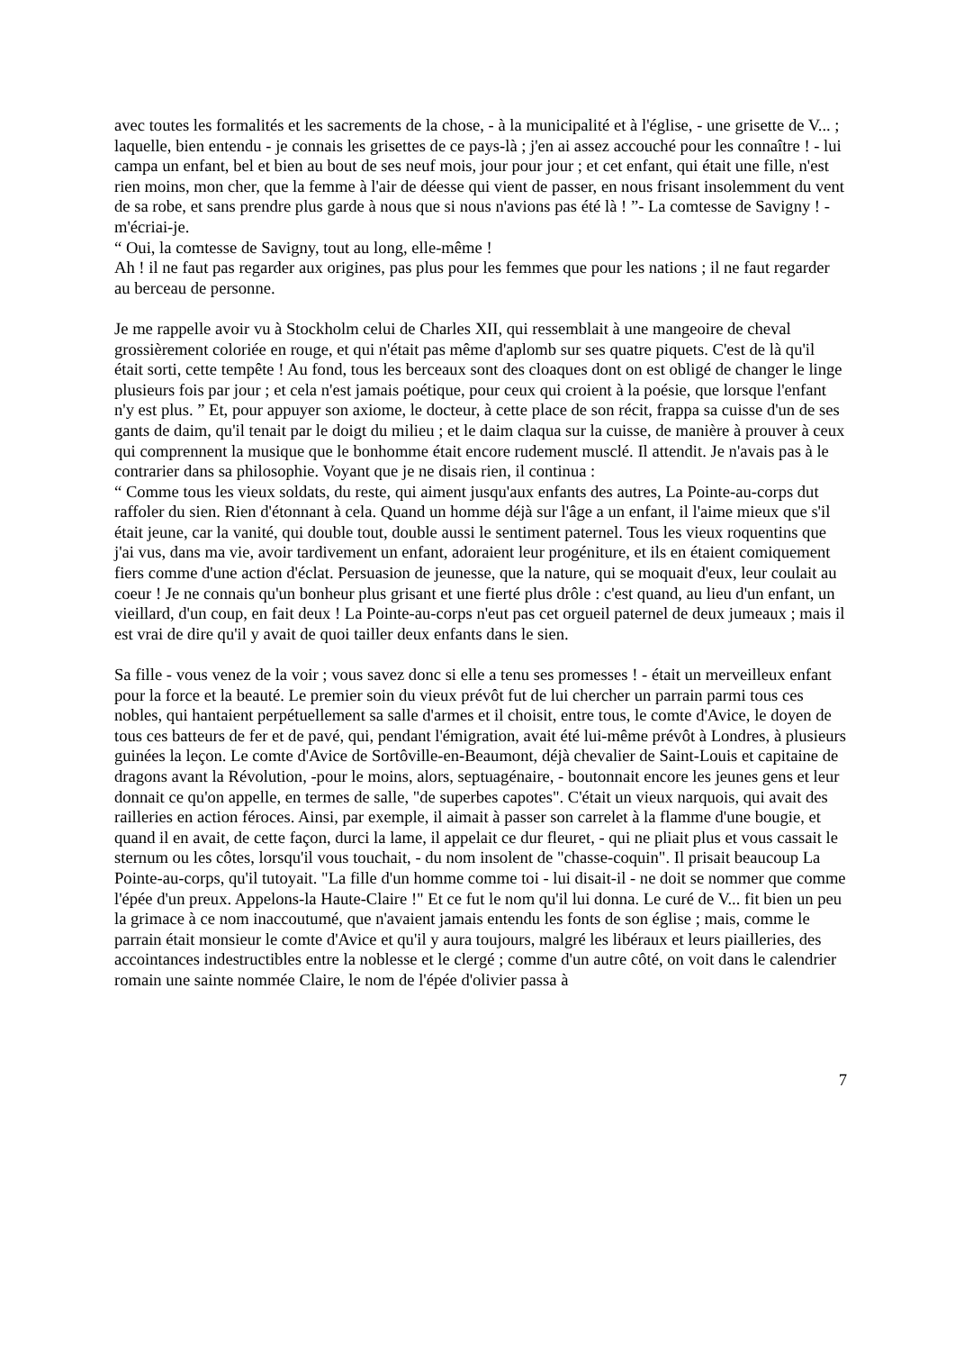avec toutes les formalités et les sacrements de la chose, - à la municipalité et à l'église, - une grisette de V... ; laquelle, bien entendu - je connais les grisettes de ce pays-là ; j'en ai assez accouché pour les connaître ! - lui campa un enfant, bel et bien au bout de ses neuf mois, jour pour jour ; et cet enfant, qui était une fille, n'est rien moins, mon cher, que la femme à l'air de déesse qui vient de passer, en nous frisant insolemment du vent de sa robe, et sans prendre plus garde à nous que si nous n'avions pas été là ! ”- La comtesse de Savigny ! - m'écriai-je.
“ Oui, la comtesse de Savigny, tout au long, elle-même !
Ah ! il ne faut pas regarder aux origines, pas plus pour les femmes que pour les nations ; il ne faut regarder au berceau de personne.
Je me rappelle avoir vu à Stockholm celui de Charles XII, qui ressemblait à une mangeoire de cheval grossièrement coloriée en rouge, et qui n'était pas même d'aplomb sur ses quatre piquets. C'est de là qu'il était sorti, cette tempête ! Au fond, tous les berceaux sont des cloaques dont on est obligé de changer le linge plusieurs fois par jour ; et cela n'est jamais poétique, pour ceux qui croient à la poésie, que lorsque l'enfant n'y est plus. ” Et, pour appuyer son axiome, le docteur, à cette place de son récit, frappa sa cuisse d'un de ses gants de daim, qu'il tenait par le doigt du milieu ; et le daim claqua sur la cuisse, de manière à prouver à ceux qui comprennent la musique que le bonhomme était encore rudement musclé. Il attendit. Je n'avais pas à le contrarier dans sa philosophie. Voyant que je ne disais rien, il continua :
“ Comme tous les vieux soldats, du reste, qui aiment jusqu'aux enfants des autres, La Pointe-au-corps dut raffoler du sien. Rien d'étonnant à cela. Quand un homme déjà sur l'âge a un enfant, il l'aime mieux que s'il était jeune, car la vanité, qui double tout, double aussi le sentiment paternel. Tous les vieux roquentins que j'ai vus, dans ma vie, avoir tardivement un enfant, adoraient leur progéniture, et ils en étaient comiquement fiers comme d'une action d'éclat. Persuasion de jeunesse, que la nature, qui se moquait d'eux, leur coulait au coeur ! Je ne connais qu'un bonheur plus grisant et une fierté plus drôle : c'est quand, au lieu d'un enfant, un vieillard, d'un coup, en fait deux ! La Pointe-au-corps n'eut pas cet orgueil paternel de deux jumeaux ; mais il est vrai de dire qu'il y avait de quoi tailler deux enfants dans le sien.
Sa fille - vous venez de la voir ; vous savez donc si elle a tenu ses promesses ! - était un merveilleux enfant pour la force et la beauté. Le premier soin du vieux prévôt fut de lui chercher un parrain parmi tous ces nobles, qui hantaient perpétuellement sa salle d'armes et il choisit, entre tous, le comte d'Avice, le doyen de tous ces batteurs de fer et de pavé, qui, pendant l'émigration, avait été lui-même prévôt à Londres, à plusieurs guinées la leçon. Le comte d'Avice de Sortôville-en-Beaumont, déjà chevalier de Saint-Louis et capitaine de dragons avant la Révolution, -pour le moins, alors, septuagénaire, - boutonnait encore les jeunes gens et leur donnait ce qu'on appelle, en termes de salle, "de superbes capotes". C'était un vieux narquois, qui avait des railleries en action féroces. Ainsi, par exemple, il aimait à passer son carrelet à la flamme d'une bougie, et quand il en avait, de cette façon, durci la lame, il appelait ce dur fleuret, - qui ne pliait plus et vous cassait le sternum ou les côtes, lorsqu'il vous touchait, - du nom insolent de "chasse-coquin". Il prisait beaucoup La Pointe-au-corps, qu'il tutoyait. "La fille d'un homme comme toi - lui disait-il - ne doit se nommer que comme l'épée d'un preux. Appelons-la Haute-Claire !" Et ce fut le nom qu'il lui donna. Le curé de V... fit bien un peu la grimace à ce nom inaccoutumé, que n'avaient jamais entendu les fonts de son église ; mais, comme le parrain était monsieur le comte d'Avice et qu'il y aura toujours, malgré les libéraux et leurs piailleries, des accointances indestructibles entre la noblesse et le clergé ; comme d'un autre côté, on voit dans le calendrier romain une sainte nommée Claire, le nom de l'épée d'olivier passa à
7